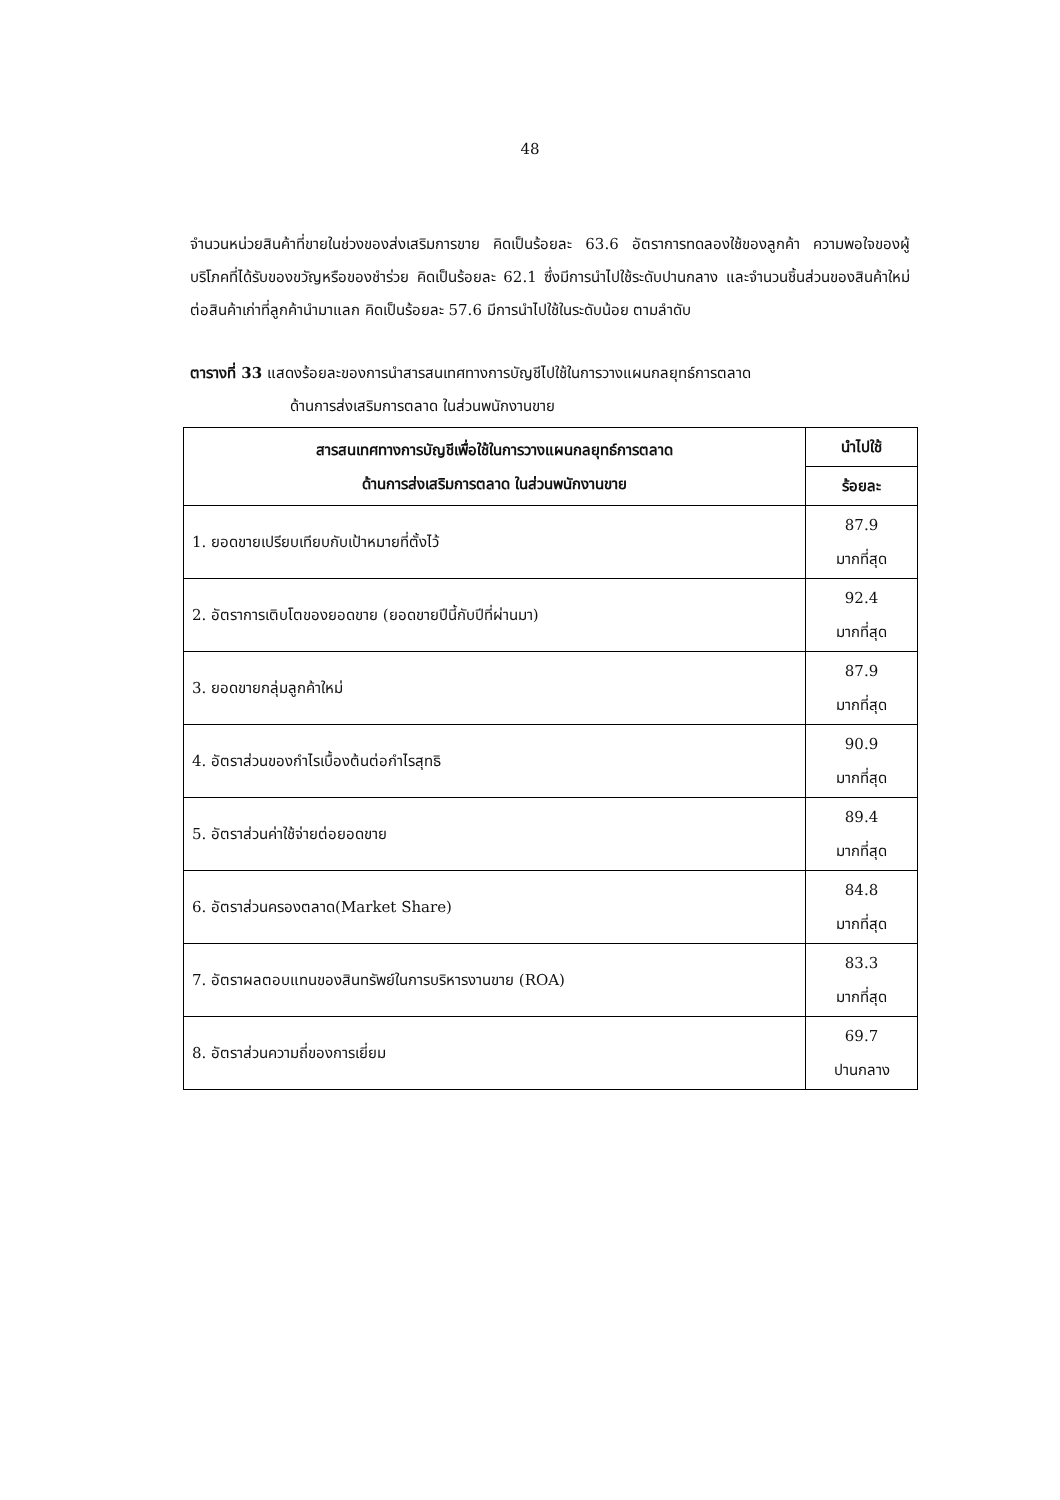48
จำนวนหน่วยสินค้าที่ขายในช่วงของส่งเสริมการขาย คิดเป็นร้อยละ 63.6 อัตราการทดลองใช้ของลูกค้า ความพอใจของผู้บริโภคที่ได้รับของขวัญหรือของชำร่วย คิดเป็นร้อยละ 62.1 ซึ่งมีการนำไปใช้ระดับปานกลาง และจำนวนชิ้นส่วนของสินค้าใหม่ต่อสินค้าเก่าที่ลูกค้านำมาแลก คิดเป็นร้อยละ 57.6 มีการนำไปใช้ในระดับน้อย ตามลำดับ
ตารางที่ 33 แสดงร้อยละของการนำสารสนเทศทางการบัญชีไปใช้ในการวางแผนกลยุทธ์การตลาด
ด้านการส่งเสริมการตลาด ในส่วนพนักงานขาย
| สารสนเทศทางการบัญชีเพื่อใช้ในการวางแผนกลยุทธ์การตลาด ด้านการส่งเสริมการตลาด ในส่วนพนักงานขาย | นำไปใช้ |
| --- | --- |
| | ร้อยละ |
| 1. ยอดขายเปรียบเทียบกับเป้าหมายที่ตั้งไว้ | 87.9 มากที่สุด |
| 2. อัตราการเติบโตของยอดขาย (ยอดขายปีนี้กับปีที่ผ่านมา) | 92.4 มากที่สุด |
| 3. ยอดขายกลุ่มลูกค้าใหม่ | 87.9 มากที่สุด |
| 4. อัตราส่วนของกำไรเบื้องต้นต่อกำไรสุทธิ | 90.9 มากที่สุด |
| 5. อัตราส่วนค่าใช้จ่ายต่อยอดขาย | 89.4 มากที่สุด |
| 6. อัตราส่วนครองตลาด(Market Share) | 84.8 มากที่สุด |
| 7. อัตราผลตอบแทนของสินทรัพย์ในการบริหารงานขาย (ROA) | 83.3 มากที่สุด |
| 8. อัตราส่วนความถี่ของการเยี่ยม | 69.7 ปานกลาง |